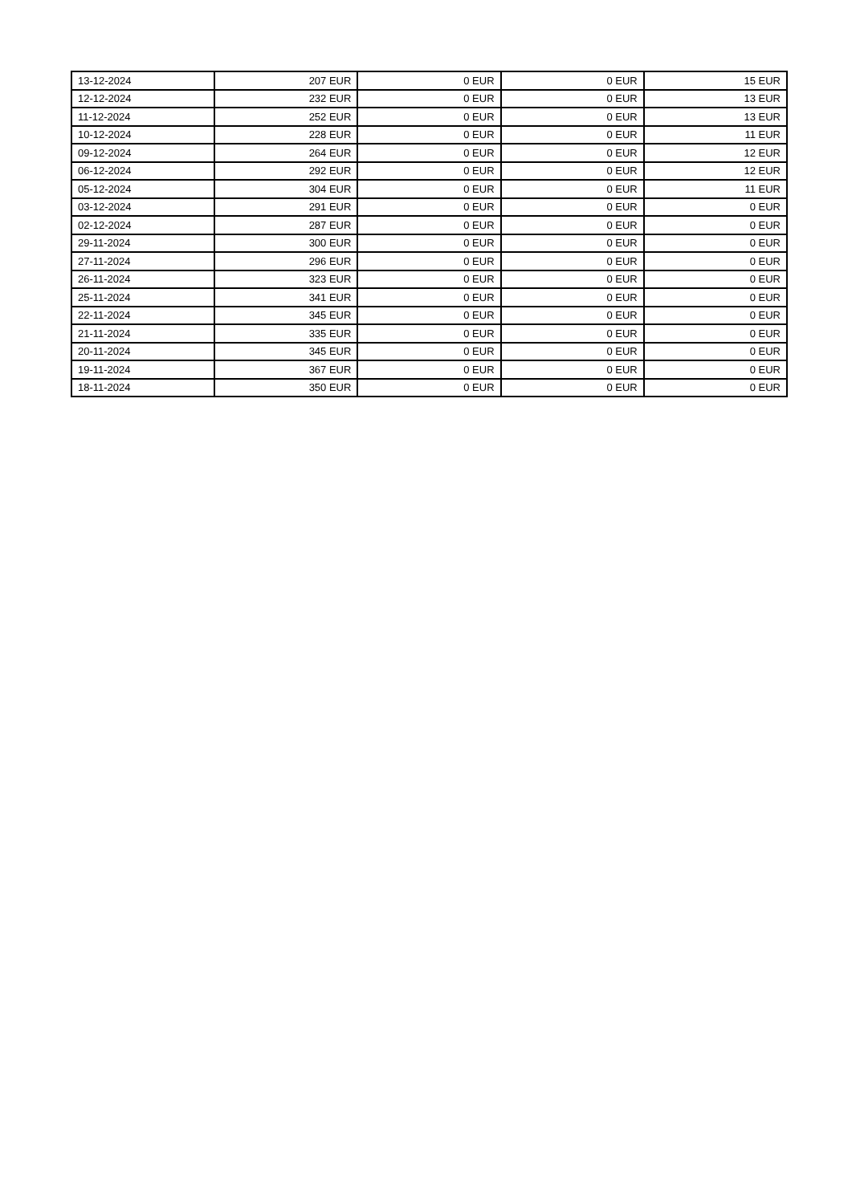| 13-12-2024 | 207 EUR | 0 EUR | 0 EUR | 15 EUR |
| 12-12-2024 | 232 EUR | 0 EUR | 0 EUR | 13 EUR |
| 11-12-2024 | 252 EUR | 0 EUR | 0 EUR | 13 EUR |
| 10-12-2024 | 228 EUR | 0 EUR | 0 EUR | 11 EUR |
| 09-12-2024 | 264 EUR | 0 EUR | 0 EUR | 12 EUR |
| 06-12-2024 | 292 EUR | 0 EUR | 0 EUR | 12 EUR |
| 05-12-2024 | 304 EUR | 0 EUR | 0 EUR | 11 EUR |
| 03-12-2024 | 291 EUR | 0 EUR | 0 EUR | 0 EUR |
| 02-12-2024 | 287 EUR | 0 EUR | 0 EUR | 0 EUR |
| 29-11-2024 | 300 EUR | 0 EUR | 0 EUR | 0 EUR |
| 27-11-2024 | 296 EUR | 0 EUR | 0 EUR | 0 EUR |
| 26-11-2024 | 323 EUR | 0 EUR | 0 EUR | 0 EUR |
| 25-11-2024 | 341 EUR | 0 EUR | 0 EUR | 0 EUR |
| 22-11-2024 | 345 EUR | 0 EUR | 0 EUR | 0 EUR |
| 21-11-2024 | 335 EUR | 0 EUR | 0 EUR | 0 EUR |
| 20-11-2024 | 345 EUR | 0 EUR | 0 EUR | 0 EUR |
| 19-11-2024 | 367 EUR | 0 EUR | 0 EUR | 0 EUR |
| 18-11-2024 | 350 EUR | 0 EUR | 0 EUR | 0 EUR |